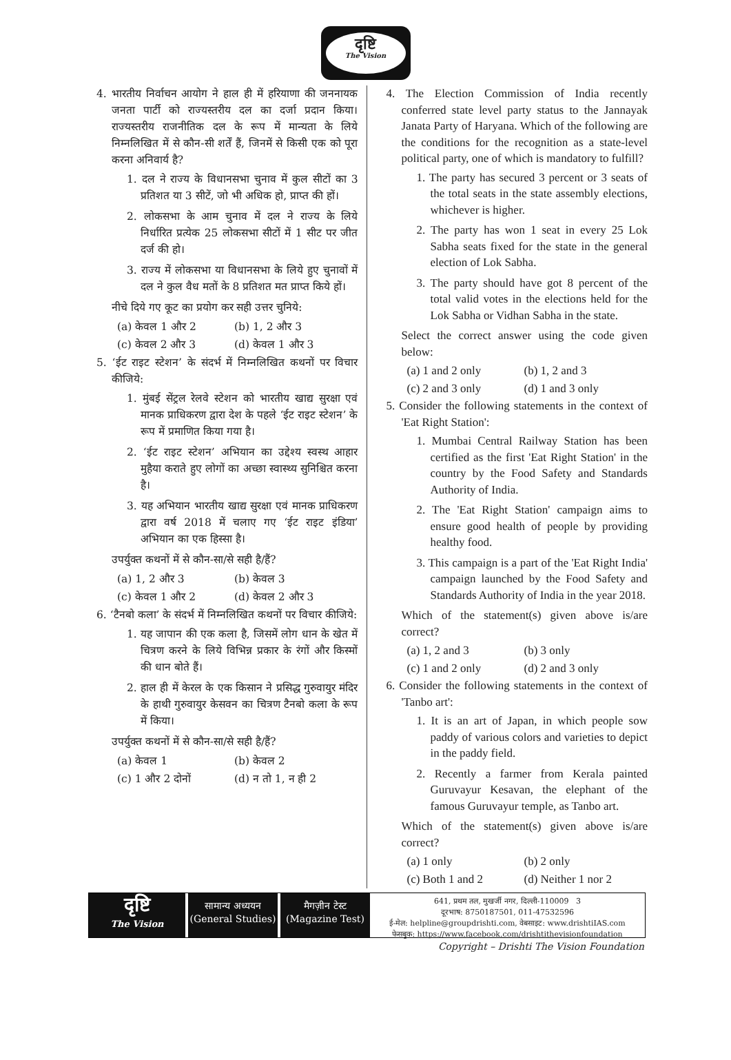दृष्टि
The Vision
4. भारतीय निर्वाचन आयोग ने हाल ही में हरियाणा की जननायक जनता पार्टी को राज्यस्तरीय दल का दर्जा प्रदान किया। राज्यस्तरीय राजनीतिक दल के रूप में मान्यता के लिये निम्नलिखित में से कौन-सी शर्तें हैं, जिनमें से किसी एक को पूरा करना अनिवार्य है?
1. दल ने राज्य के विधानसभा चुनाव में कुल सीटों का 3 प्रतिशत या 3 सीटें, जो भी अधिक हो, प्राप्त की हों।
2. लोकसभा के आम चुनाव में दल ने राज्य के लिये निर्धारित प्रत्येक 25 लोकसभा सीटों में 1 सीट पर जीत दर्ज की हो।
3. राज्य में लोकसभा या विधानसभा के लिये हुए चुनावों में दल ने कुल वैध मतों के 8 प्रतिशत मत प्राप्त किये हों।
नीचे दिये गए कूट का प्रयोग कर सही उत्तर चुनिये:
(a) केवल 1 और 2 (b) 1, 2 और 3
(c) केवल 2 और 3 (d) केवल 1 और 3
5. ‘ईट राइट स्टेशन’ के संदर्भ में निम्नलिखित कथनों पर विचार कीजिये:
1. मुंबई सेंट्रल रेलवे स्टेशन को भारतीय खाद्य सुरक्षा एवं मानक प्राधिकरण द्वारा देश के पहले ‘ईट राइट स्टेशन’ के रूप में प्रमाणित किया गया है।
2. ‘ईट राइट स्टेशन’ अभियान का उद्देश्य स्वस्थ आहार मुहैया कराते हुए लोगों का अच्छा स्वास्थ्य सुनिश्चित करना है।
3. यह अभियान भारतीय खाद्य सुरक्षा एवं मानक प्राधिकरण द्वारा वर्ष 2018 में चलाए गए ‘ईट राइट इंडिया’ अभियान का एक हिस्सा है।
उपर्युक्त कथनों में से कौन-सा/से सही है/हैं?
(a) 1, 2 और 3 (b) केवल 3
(c) केवल 1 और 2 (d) केवल 2 और 3
6. ‘टैनबो कला’ के संदर्भ में निम्नलिखित कथनों पर विचार कीजिये:
1. यह जापान की एक कला है, जिसमें लोग धान के खेत में चित्रण करने के लिये विभिन्न प्रकार के रंगों और किस्मों की धान बोते हैं।
2. हाल ही में केरल के एक किसान ने प्रसिद्ध गुरुवायुर मंदिर के हाथी गुरुवायुर केसवन का चित्रण टैनबो कला के रूप में किया।
उपर्युक्त कथनों में से कौन-सा/से सही है/हैं?
(a) केवल 1 (b) केवल 2
(c) 1 और 2 दोनों (d) न तो 1, न ही 2
4. The Election Commission of India recently conferred state level party status to the Jannayak Janata Party of Haryana. Which of the following are the conditions for the recognition as a state-level political party, one of which is mandatory to fulfill?
1. The party has secured 3 percent or 3 seats of the total seats in the state assembly elections, whichever is higher.
2. The party has won 1 seat in every 25 Lok Sabha seats fixed for the state in the general election of Lok Sabha.
3. The party should have got 8 percent of the total valid votes in the elections held for the Lok Sabha or Vidhan Sabha in the state.
Select the correct answer using the code given below:
(a) 1 and 2 only (b) 1, 2 and 3
(c) 2 and 3 only (d) 1 and 3 only
5. Consider the following statements in the context of 'Eat Right Station':
1. Mumbai Central Railway Station has been certified as the first 'Eat Right Station' in the country by the Food Safety and Standards Authority of India.
2. The 'Eat Right Station' campaign aims to ensure good health of people by providing healthy food.
3. This campaign is a part of the 'Eat Right India' campaign launched by the Food Safety and Standards Authority of India in the year 2018.
Which of the statement(s) given above is/are correct?
(a) 1, 2 and 3 (b) 3 only
(c) 1 and 2 only (d) 2 and 3 only
6. Consider the following statements in the context of 'Tanbo art':
1. It is an art of Japan, in which people sow paddy of various colors and varieties to depict in the paddy field.
2. Recently a farmer from Kerala painted Guruvayur Kesavan, the elephant of the famous Guruvayur temple, as Tanbo art.
Which of the statement(s) given above is/are correct?
(a) 1 only (b) 2 only
(c) Both 1 and 2 (d) Neither 1 nor 2
दृष्टि
The Vision
सामान्य अध्ययन
(General Studies)
मैगज़ीन टेस्ट
(Magazine Test)
641, प्रथम तल, मुखर्जी नगर, दिल्ली-110009 3
दूरभाष: 8750187501, 011-47532596
ई-मेल: helpline@groupdrishti.com, वेबसाइट: www.drishtiIAS.com
फेसबुक: https://www.facebook.com/drishtithevisionfoundation
Copyright – Drishti The Vision Foundation